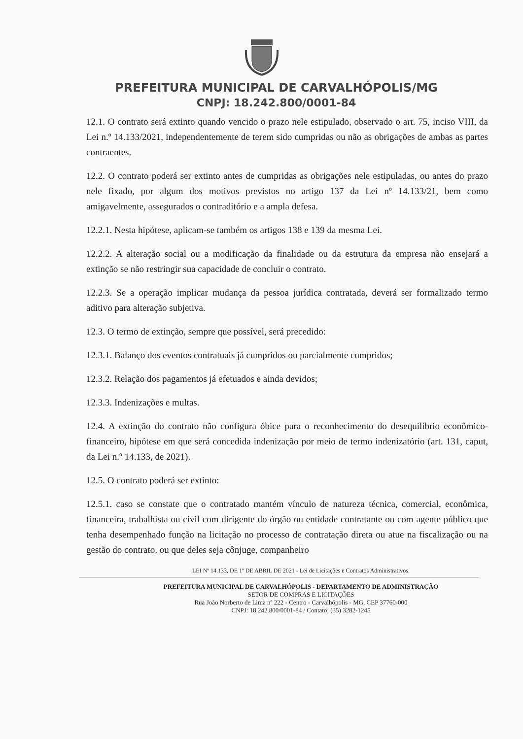PREFEITURA MUNICIPAL DE CARVALHÓPOLIS/MG
CNPJ: 18.242.800/0001-84
12.1. O contrato será extinto quando vencido o prazo nele estipulado, observado o art. 75, inciso VIII, da Lei n.º 14.133/2021, independentemente de terem sido cumpridas ou não as obrigações de ambas as partes contraentes.
12.2. O contrato poderá ser extinto antes de cumpridas as obrigações nele estipuladas, ou antes do prazo nele fixado, por algum dos motivos previstos no artigo 137 da Lei nº 14.133/21, bem como amigavelmente, assegurados o contraditório e a ampla defesa.
12.2.1. Nesta hipótese, aplicam-se também os artigos 138 e 139 da mesma Lei.
12.2.2. A alteração social ou a modificação da finalidade ou da estrutura da empresa não ensejará a extinção se não restringir sua capacidade de concluir o contrato.
12.2.3. Se a operação implicar mudança da pessoa jurídica contratada, deverá ser formalizado termo aditivo para alteração subjetiva.
12.3. O termo de extinção, sempre que possível, será precedido:
12.3.1. Balanço dos eventos contratuais já cumpridos ou parcialmente cumpridos;
12.3.2. Relação dos pagamentos já efetuados e ainda devidos;
12.3.3. Indenizações e multas.
12.4. A extinção do contrato não configura óbice para o reconhecimento do desequilíbrio econômico-financeiro, hipótese em que será concedida indenização por meio de termo indenizatório (art. 131, caput, da Lei n.º 14.133, de 2021).
12.5. O contrato poderá ser extinto:
12.5.1. caso se constate que o contratado mantém vínculo de natureza técnica, comercial, econômica, financeira, trabalhista ou civil com dirigente do órgão ou entidade contratante ou com agente público que tenha desempenhado função na licitação no processo de contratação direta ou atue na fiscalização ou na gestão do contrato, ou que deles seja cônjuge, companheiro
LEI Nº 14.133, DE 1º DE ABRIL DE 2021 - Lei de Licitações e Contratos Administrativos.
PREFEITURA MUNICIPAL DE CARVALHÓPOLIS - DEPARTAMENTO DE ADMINISTRAÇÃO
SETOR DE COMPRAS E LICITAÇÕES
Rua João Norberto de Lima nº 222 - Centro - Carvalhópolis - MG, CEP 37760-000
CNPJ: 18.242.800/0001-84 / Contato: (35) 3282-1245